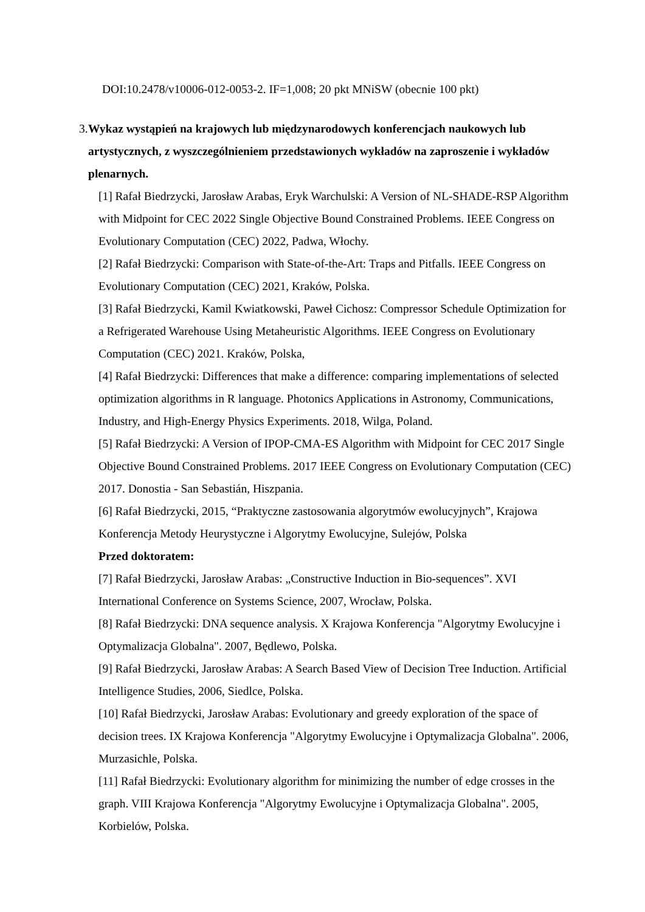DOI:10.2478/v10006-012-0053-2. IF=1,008; 20 pkt MNiSW (obecnie 100 pkt)
3. Wykaz wystąpień na krajowych lub międzynarodowych konferencjach naukowych lub artystycznych, z wyszczególnieniem przedstawionych wykładów na zaproszenie i wykładów plenarnych.
[1] Rafał Biedrzycki, Jarosław Arabas, Eryk Warchulski: A Version of NL-SHADE-RSP Algorithm with Midpoint for CEC 2022 Single Objective Bound Constrained Problems. IEEE Congress on Evolutionary Computation (CEC) 2022, Padwa, Włochy.
[2] Rafał Biedrzycki: Comparison with State-of-the-Art: Traps and Pitfalls. IEEE Congress on Evolutionary Computation (CEC) 2021, Kraków, Polska.
[3] Rafał Biedrzycki, Kamil Kwiatkowski, Paweł Cichosz: Compressor Schedule Optimization for a Refrigerated Warehouse Using Metaheuristic Algorithms. IEEE Congress on Evolutionary Computation (CEC) 2021. Kraków, Polska,
[4] Rafał Biedrzycki: Differences that make a difference: comparing implementations of selected optimization algorithms in R language. Photonics Applications in Astronomy, Communications, Industry, and High-Energy Physics Experiments. 2018, Wilga, Poland.
[5] Rafał Biedrzycki: A Version of IPOP-CMA-ES Algorithm with Midpoint for CEC 2017 Single Objective Bound Constrained Problems. 2017 IEEE Congress on Evolutionary Computation (CEC) 2017. Donostia - San Sebastián, Hiszpania.
[6] Rafał Biedrzycki, 2015, “Praktyczne zastosowania algorytmów ewolucyjnych”, Krajowa Konferencja Metody Heurystyczne i Algorytmy Ewolucyjne, Sulejów, Polska
Przed doktoratem:
[7] Rafał Biedrzycki, Jarosław Arabas: „Constructive Induction in Bio-sequences”. XVI International Conference on Systems Science, 2007, Wrocław, Polska.
[8] Rafał Biedrzycki: DNA sequence analysis. X Krajowa Konferencja "Algorytmy Ewolucyjne i Optymalizacja Globalna". 2007, Będlewo, Polska.
[9] Rafał Biedrzycki, Jarosław Arabas: A Search Based View of Decision Tree Induction. Artificial Intelligence Studies, 2006, Siedlce, Polska.
[10] Rafał Biedrzycki, Jarosław Arabas: Evolutionary and greedy exploration of the space of decision trees. IX Krajowa Konferencja "Algorytmy Ewolucyjne i Optymalizacja Globalna". 2006, Murzasichle, Polska.
[11] Rafał Biedrzycki: Evolutionary algorithm for minimizing the number of edge crosses in the graph. VIII Krajowa Konferencja "Algorytmy Ewolucyjne i Optymalizacja Globalna". 2005, Korbielów, Polska.